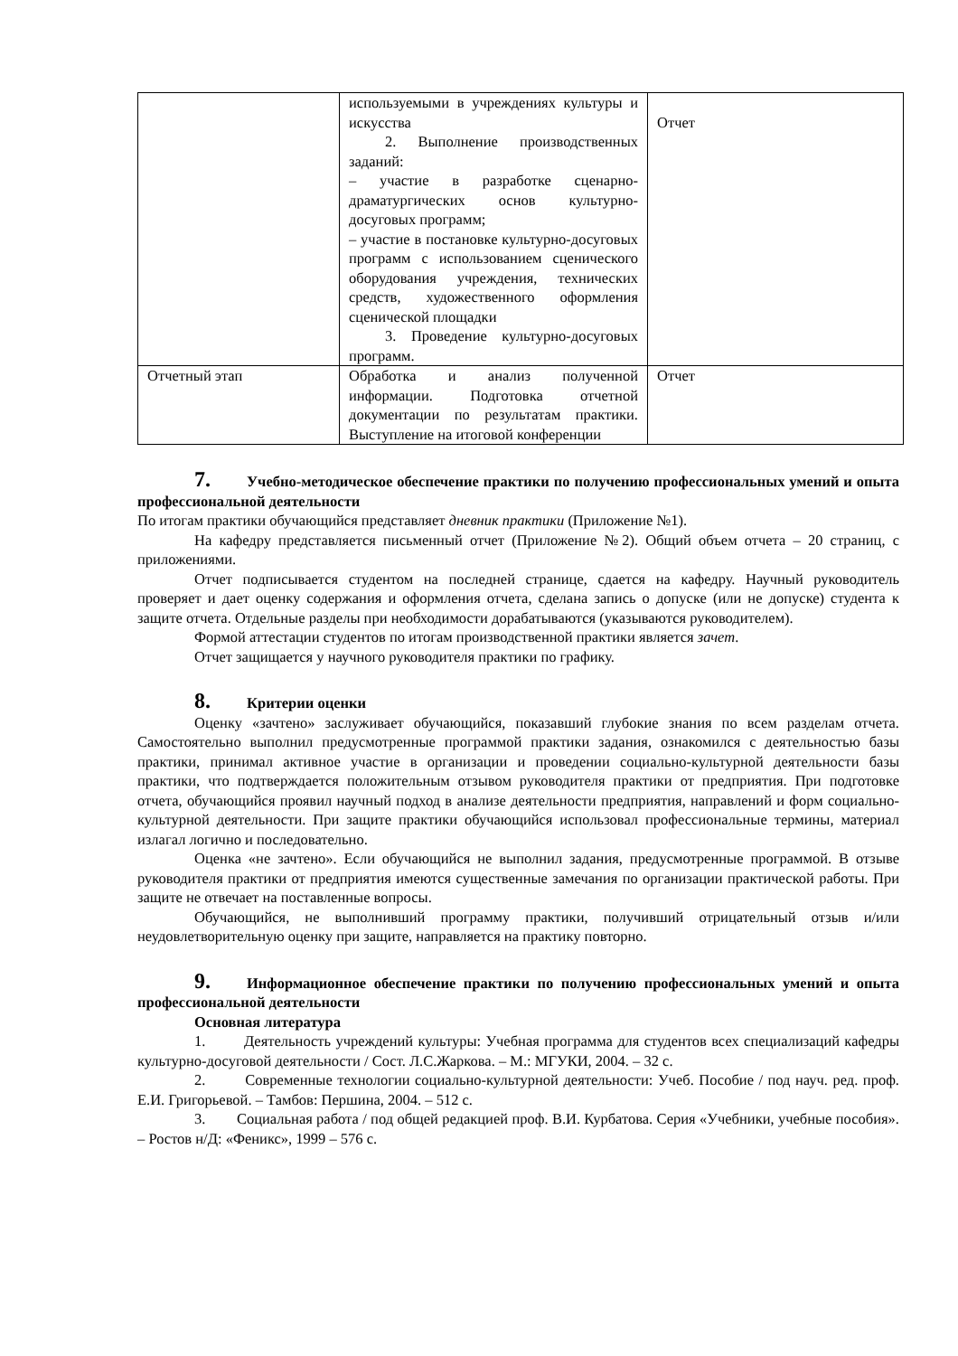| | используемыми в учреждениях культуры и искусства 2. Выполнение производственных заданий: – участие в разработке сценарно-драматургических основ культурно-досуговых программ; – участие в постановке культурно-досуговых программ с использованием сценического оборудования учреждения, технических средств, художественного оформления сценической площадки 3. Проведение культурно-досуговых программ. | Отчет |
| Отчетный этап | Обработка и анализ полученной информации. Подготовка отчетной документации по результатам практики. Выступление на итоговой конференции | Отчет |
7. Учебно-методическое обеспечение практики по получению профессиональных умений и опыта профессиональной деятельности
По итогам практики обучающийся представляет дневник практики (Приложение №1).
На кафедру представляется письменный отчет (Приложение №2). Общий объем отчета – 20 страниц, с приложениями.
Отчет подписывается студентом на последней странице, сдается на кафедру. Научный руководитель проверяет и дает оценку содержания и оформления отчета, сделана запись о допуске (или не допуске) студента к защите отчета. Отдельные разделы при необходимости дорабатываются (указываются руководителем).
Формой аттестации студентов по итогам производственной практики является зачет.
Отчет защищается у научного руководителя практики по графику.
8. Критерии оценки
Оценку «зачтено» заслуживает обучающийся, показавший глубокие знания по всем разделам отчета. Самостоятельно выполнил предусмотренные программой практики задания, ознакомился с деятельностью базы практики, принимал активное участие в организации и проведении социально-культурной деятельности базы практики, что подтверждается положительным отзывом руководителя практики от предприятия. При подготовке отчета, обучающийся проявил научный подход в анализе деятельности предприятия, направлений и форм социально-культурной деятельности. При защите практики обучающийся использовал профессиональные термины, материал излагал логично и последовательно.
Оценка «не зачтено». Если обучающийся не выполнил задания, предусмотренные программой. В отзыве руководителя практики от предприятия имеются существенные замечания по организации практической работы. При защите не отвечает на поставленные вопросы.
Обучающийся, не выполнивший программу практики, получивший отрицательный отзыв и/или неудовлетворительную оценку при защите, направляется на практику повторно.
9. Информационное обеспечение практики по получению профессиональных умений и опыта профессиональной деятельности
Основная литература
1. Деятельность учреждений культуры: Учебная программа для студентов всех специализаций кафедры культурно-досуговой деятельности / Сост. Л.С.Жаркова. – М.: МГУКИ, 2004. – 32 с.
2. Современные технологии социально-культурной деятельности: Учеб. Пособие / под науч. ред. проф. Е.И. Григорьевой. – Тамбов: Першина, 2004. – 512 с.
3. Социальная работа / под общей редакцией проф. В.И. Курбатова. Серия «Учебники, учебные пособия». – Ростов н/Д: «Феникс», 1999 – 576 с.